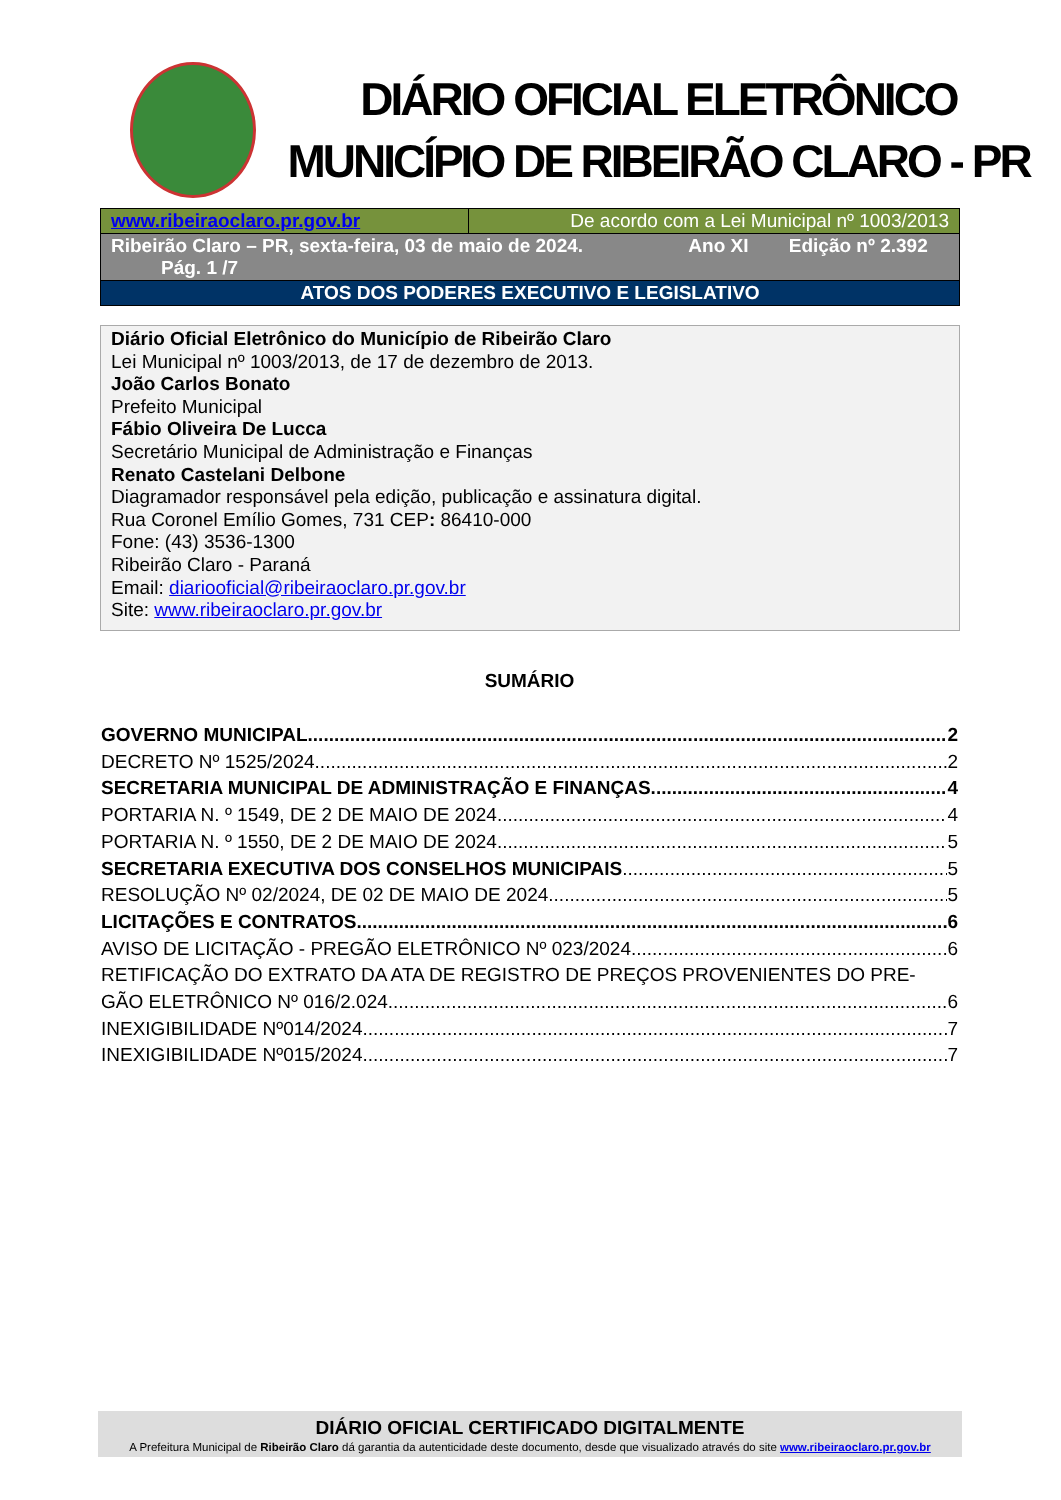DIÁRIO OFICIAL ELETRÔNICO
MUNICÍPIO DE RIBEIRÃO CLARO - PR
| www.ribeiraoclaro.pr.gov.br | De acordo com a Lei Municipal nº 1003/2013 |
| Ribeirão Claro – PR, sexta-feira, 03 de maio de 2024. Ano XI Edição nº 2.392 Pág. 1 /7 | |
| ATOS DOS PODERES EXECUTIVO E LEGISLATIVO | |
Diário Oficial Eletrônico do Município de Ribeirão Claro
Lei Municipal nº 1003/2013, de 17 de dezembro de 2013.
João Carlos Bonato
Prefeito Municipal
Fábio Oliveira De Lucca
Secretário Municipal de Administração e Finanças
Renato Castelani Delbone
Diagramador responsável pela edição, publicação e assinatura digital.
Rua Coronel Emílio Gomes, 731 CEP: 86410-000
Fone: (43) 3536-1300
Ribeirão Claro - Paraná
Email: diariooficial@ribeiraoclaro.pr.gov.br
Site: www.ribeiraoclaro.pr.gov.br
SUMÁRIO
GOVERNO MUNICIPAL 2
DECRETO Nº 1525/2024 2
SECRETARIA MUNICIPAL DE ADMINISTRAÇÃO E FINANÇAS 4
PORTARIA N. º 1549, DE 2 DE MAIO DE 2024 4
PORTARIA N. º 1550, DE 2 DE MAIO DE 2024 5
SECRETARIA EXECUTIVA DOS CONSELHOS MUNICIPAIS 5
RESOLUÇÃO Nº 02/2024, DE 02 DE MAIO DE 2024 5
LICITAÇÕES E CONTRATOS 6
AVISO DE LICITAÇÃO - PREGÃO ELETRÔNICO Nº 023/2024 6
RETIFICAÇÃO DO EXTRATO DA ATA DE REGISTRO DE PREÇOS PROVENIENTES DO PRE-
GÃO ELETRÔNICO Nº 016/2.024 6
INEXIGIBILIDADE Nº014/2024 7
INEXIGIBILIDADE Nº015/2024 7
DIÁRIO OFICIAL CERTIFICADO DIGITALMENTE
A Prefeitura Municipal de Ribeirão Claro dá garantia da autenticidade deste documento, desde que visualizado através do site www.ribeiraoclaro.pr.gov.br